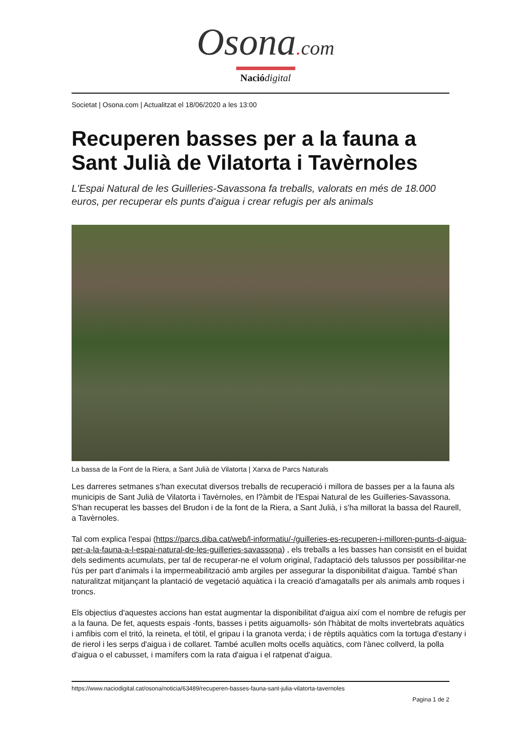Osona. com
Nació digital
Societat | Osona.com | Actualitzat el 18/06/2020 a les 13:00
Recuperen basses per a la fauna a Sant Julià de Vilatorta i Tavèrnoles
L'Espai Natural de les Guilleries-Savassona fa treballs, valorats en més de 18.000 euros, per recuperar els punts d'aigua i crear refugis per als animals
La bassa de la Font de la Riera, a Sant Julià de Vilatorta | Xarxa de Parcs Naturals
Les darreres setmanes s'han executat diversos treballs de recuperació i millora de basses per a la fauna als municipis de Sant Julià de Vilatorta i Tavèrnoles, en l?àmbit de l'Espai Natural de les Guilleries-Savassona. S'han recuperat les basses del Brudon i de la font de la Riera, a Sant Julià, i s'ha millorat la bassa del Raurell, a Tavèrnoles.
Tal com explica l'espai (https://parcs.diba.cat/web/l-informatiu/-/guilleries-es-recuperen-i-milloren-punts-d-aigua-per-a-la-fauna-a-l-espai-natural-de-les-guilleries-savassona) , els treballs a les basses han consistit en el buidat dels sediments acumulats, per tal de recuperar-ne el volum original, l'adaptació dels talussos per possibilitar-ne l'ús per part d'animals i la impermeabilització amb argiles per assegurar la disponibilitat d'aigua. També s'han naturalitzat mitjançant la plantació de vegetació aquàtica i la creació d'amagatalls per als animals amb roques i troncs.
Els objectius d'aquestes accions han estat augmentar la disponibilitat d'aigua així com el nombre de refugis per a la fauna. De fet, aquests espais -fonts, basses i petits aiguamolls- són l'hàbitat de molts invertebrats aquàtics i amfibis com el tritó, la reineta, el tòtil, el gripau i la granota verda; i de rèptils aquàtics com la tortuga d'estany i de rierol i les serps d'aigua i de collaret. També acullen molts ocells aquàtics, com l'ànec collverd, la polla d'aigua o el cabusset, i mamífers com la rata d'aigua i el ratpenat d'aigua.
https://www.naciodigital.cat/osona/noticia/63489/recuperen-basses-fauna-sant-julia-vilatorta-tavernoles
Pagina 1 de 2